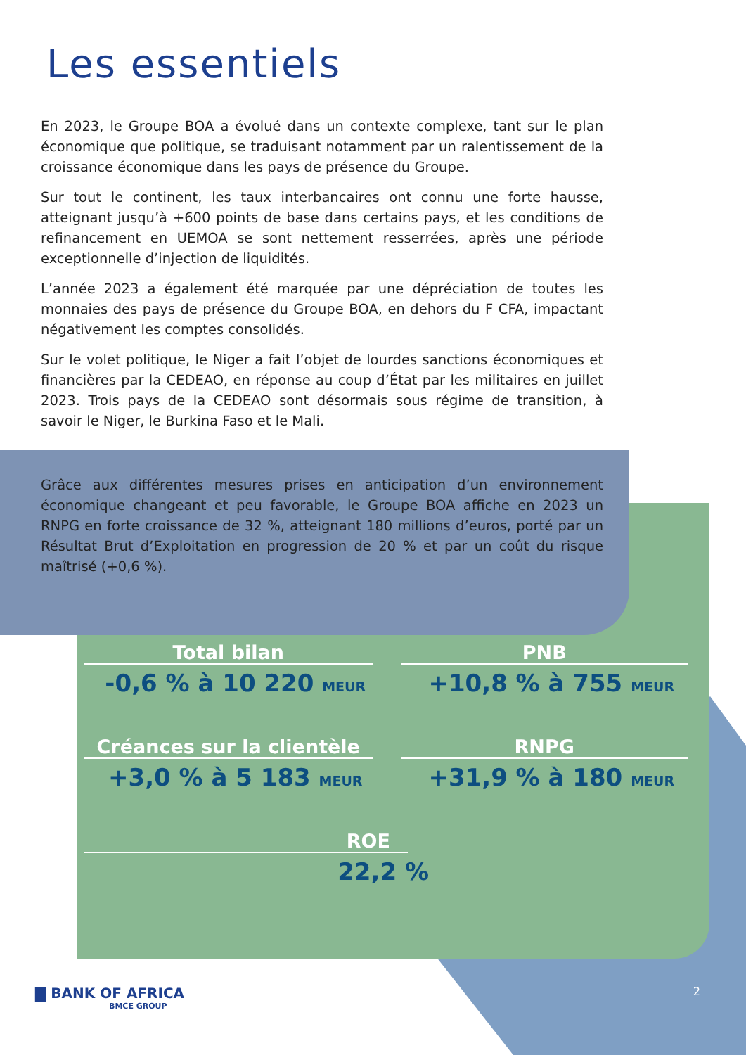Les essentiels
En 2023, le Groupe BOA a évolué dans un contexte complexe, tant sur le plan économique que politique, se traduisant notamment par un ralentissement de la croissance économique dans les pays de présence du Groupe.
Sur tout le continent, les taux interbancaires ont connu une forte hausse, atteignant jusqu’à +600 points de base dans certains pays, et les conditions de refinancement en UEMOA se sont nettement resserrées, après une période exceptionnelle d’injection de liquidités.
L’année 2023 a également été marquée par une dépréciation de toutes les monnaies des pays de présence du Groupe BOA, en dehors du F CFA, impactant négativement les comptes consolidés.
Sur le volet politique, le Niger a fait l’objet de lourdes sanctions économiques et financières par la CEDEAO, en réponse au coup d’État par les militaires en juillet 2023. Trois pays de la CEDEAO sont désormais sous régime de transition, à savoir le Niger, le Burkina Faso et le Mali.
Grâce aux différentes mesures prises en anticipation d’un environnement économique changeant et peu favorable, le Groupe BOA affiche en 2023 un RNPG en forte croissance de 32 %, atteignant 180 millions d’euros, porté par un Résultat Brut d’Exploitation en progression de 20 % et par un coût du risque maîtrisé (+0,6 %).
Total bilan
-0,6 % à 10 220 MEUR
PNB
+10,8 % à 755 MEUR
Créances sur la clientèle
+3,0 % à 5 183 MEUR
RNPG
+31,9 % à 180 MEUR
ROE
22,2 %
▇ BANK OF AFRICA
BMCE GROUP
2